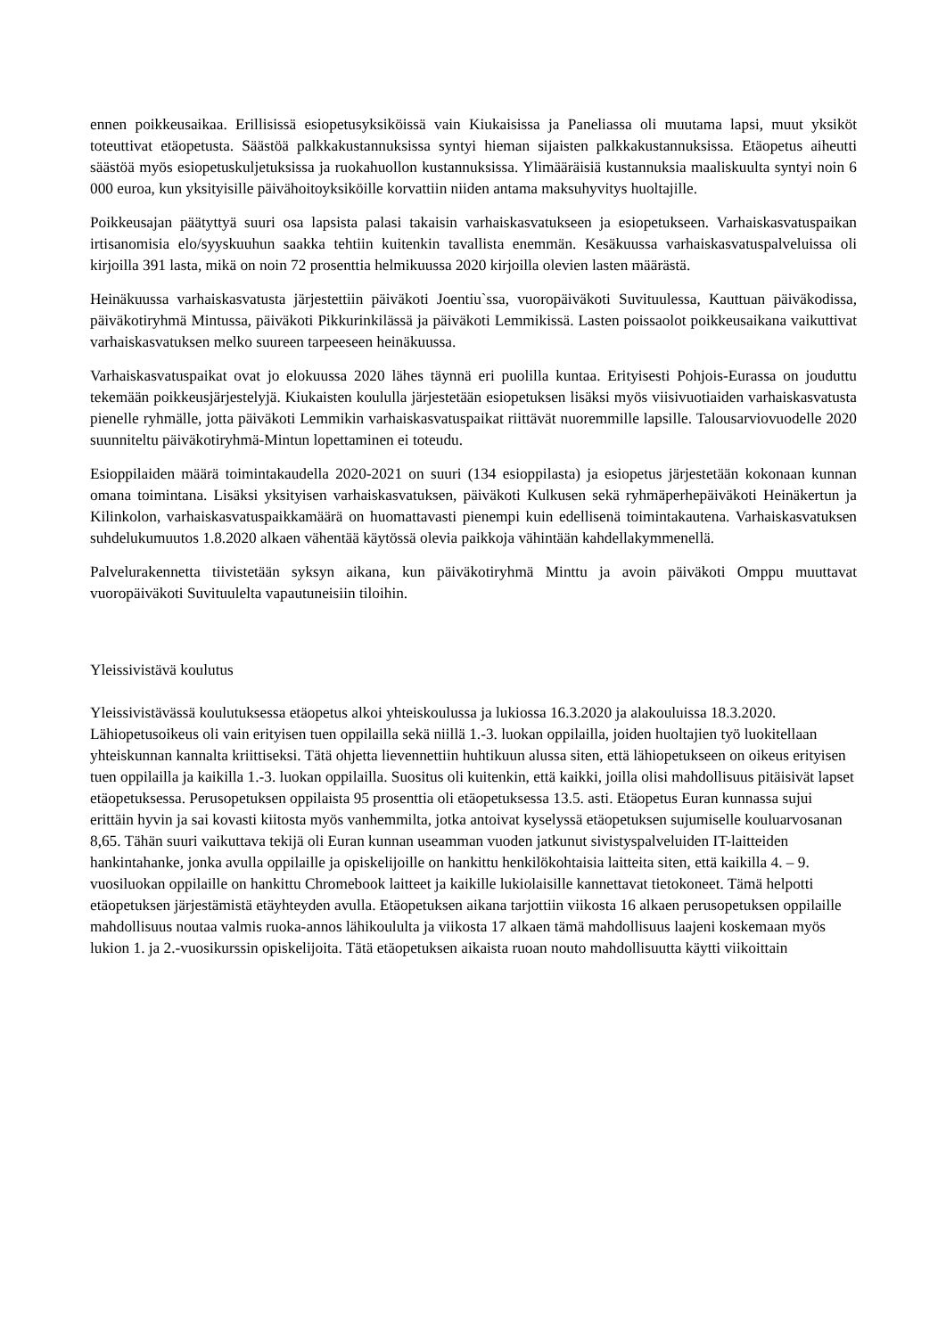ennen poikkeusaikaa. Erillisissä esiopetusyksiköissä vain Kiukaisissa ja Paneliassa oli muutama lapsi, muut yksiköt toteuttivat etäopetusta. Säästöä palkkakustannuksissa syntyi hieman sijaisten palkkakustannuksissa. Etäopetus aiheutti säästöä myös esiopetuskuljetuksissa ja ruokahuollon kustannuksissa. Ylimääräisiä kustannuksia maaliskuulta syntyi noin 6 000 euroa, kun yksityisille päivähoitoyksiköille korvattiin niiden antama maksuhyvitys huoltajille.
Poikkeusajan päätyttyä suuri osa lapsista palasi takaisin varhaiskasvatukseen ja esiopetukseen. Varhaiskasvatuspaikan irtisanomisia elo/syyskuuhun saakka tehtiin kuitenkin tavallista enemmän. Kesäkuussa varhaiskasvatuspalveluissa oli kirjoilla 391 lasta, mikä on noin 72 prosenttia helmikuussa 2020 kirjoilla olevien lasten määrästä.
Heinäkuussa varhaiskasvatusta järjestettiin päiväkoti Joentiu`ssa, vuoropäiväkoti Suvituulessa, Kauttuan päiväkodissa, päiväkotiryhmä Mintussa, päiväkoti Pikkurinkilässä ja päiväkoti Lemmikissä. Lasten poissaolot poikkeusaikana vaikuttivat varhaiskasvatuksen melko suureen tarpeeseen heinäkuussa.
Varhaiskasvatuspaikat ovat jo elokuussa 2020 lähes täynnä eri puolilla kuntaa. Erityisesti Pohjois-Eurassa on jouduttu tekemään poikkeusjärjestelyjä. Kiukaisten koululla järjestetään esiopetuksen lisäksi myös viisivuotiaiden varhaiskasvatusta pienelle ryhmälle, jotta päiväkoti Lemmikin varhaiskasvatuspaikat riittävät nuoremmille lapsille. Talousarviovuodelle 2020 suunniteltu päiväkotiryhmä-Mintun lopettaminen ei toteudu.
Esioppilaiden määrä toimintakaudella 2020-2021 on suuri (134 esioppilasta) ja esiopetus järjestetään kokonaan kunnan omana toimintana. Lisäksi yksityisen varhaiskasvatuksen, päiväkoti Kulkusen sekä ryhmäperhepäiväkoti Heinäkertun ja Kilinkolon, varhaiskasvatuspaikkamäärä on huomattavasti pienempi kuin edellisenä toimintakautena. Varhaiskasvatuksen suhdelukumuutos 1.8.2020 alkaen vähentää käytössä olevia paikkoja vähintään kahdellakymmenellä.
Palvelurakennetta tiivistetään syksyn aikana, kun päiväkotiryhmä Minttu ja avoin päiväkoti Omppu muuttavat vuoropäiväkoti Suvituulelta vapautuneisiin tiloihin.
Yleissivistävä koulutus
Yleissivistävässä koulutuksessa etäopetus alkoi yhteiskoulussa ja lukiossa 16.3.2020 ja alakouluissa 18.3.2020. Lähiopetusoikeus oli vain erityisen tuen oppilailla sekä niillä 1.-3. luokan oppilailla, joiden huoltajien työ luokitellaan yhteiskunnan kannalta kriittiseksi. Tätä ohjetta lievennettiin huhtikuun alussa siten, että lähiopetukseen on oikeus erityisen tuen oppilailla ja kaikilla 1.-3. luokan oppilailla. Suositus oli kuitenkin, että kaikki, joilla olisi mahdollisuus pitäisivät lapset etäopetuksessa. Perusopetuksen oppilaista 95 prosenttia oli etäopetuksessa 13.5. asti. Etäopetus Euran kunnassa sujui erittäin hyvin ja sai kovasti kiitosta myös vanhemmilta, jotka antoivat kyselyssä etäopetuksen sujumiselle kouluarvosanan 8,65. Tähän suuri vaikuttava tekijä oli Euran kunnan useamman vuoden jatkunut sivistyspalveluiden IT-laitteiden hankintahanke, jonka avulla oppilaille ja opiskelijoille on hankittu henkilökohtaisia laitteita siten, että kaikilla 4. – 9. vuosiluokan oppilaille on hankittu Chromebook laitteet ja kaikille lukiolaisille kannettavat tietokoneet. Tämä helpotti etäopetuksen järjestämistä etäyhteyden avulla. Etäopetuksen aikana tarjottiin viikosta 16 alkaen perusopetuksen oppilaille mahdollisuus noutaa valmis ruoka-annos lähikoululta ja viikosta 17 alkaen tämä mahdollisuus laajeni koskemaan myös lukion 1. ja 2.-vuosikurssin opiskelijoita. Tätä etäopetuksen aikaista ruoan nouto mahdollisuutta käytti viikoittain